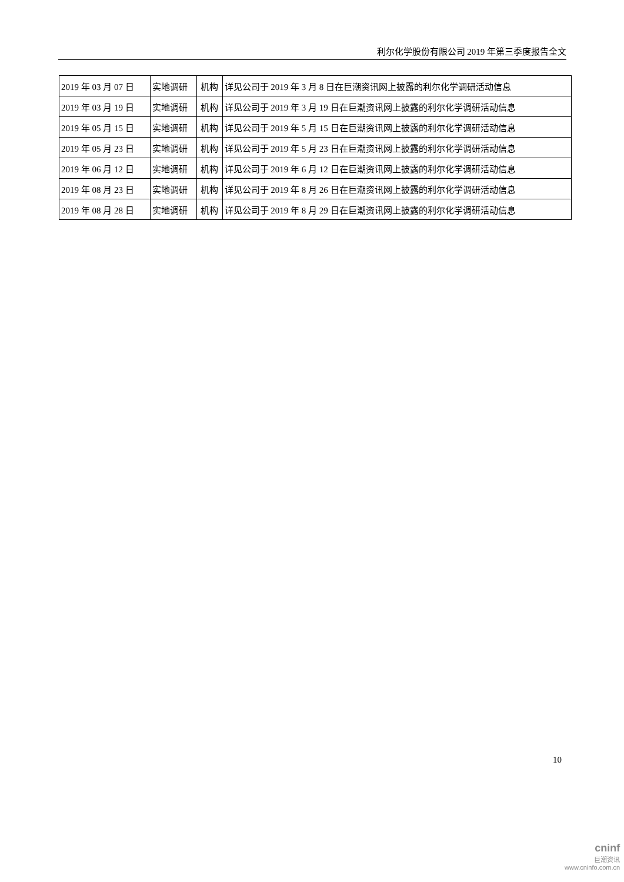利尔化学股份有限公司 2019 年第三季度报告全文
| 2019 年 03 月 07 日 | 实地调研 | 机构 | 详见公司于 2019 年 3 月 8 日在巨潮资讯网上披露的利尔化学调研活动信息 |
| 2019 年 03 月 19 日 | 实地调研 | 机构 | 详见公司于 2019 年 3 月 19 日在巨潮资讯网上披露的利尔化学调研活动信息 |
| 2019 年 05 月 15 日 | 实地调研 | 机构 | 详见公司于 2019 年 5 月 15 日在巨潮资讯网上披露的利尔化学调研活动信息 |
| 2019 年 05 月 23 日 | 实地调研 | 机构 | 详见公司于 2019 年 5 月 23 日在巨潮资讯网上披露的利尔化学调研活动信息 |
| 2019 年 06 月 12 日 | 实地调研 | 机构 | 详见公司于 2019 年 6 月 12 日在巨潮资讯网上披露的利尔化学调研活动信息 |
| 2019 年 08 月 23 日 | 实地调研 | 机构 | 详见公司于 2019 年 8 月 26 日在巨潮资讯网上披露的利尔化学调研活动信息 |
| 2019 年 08 月 28 日 | 实地调研 | 机构 | 详见公司于 2019 年 8 月 29 日在巨潮资讯网上披露的利尔化学调研活动信息 |
10
cninf
巨潮资讯
www.cninfo.com.cn